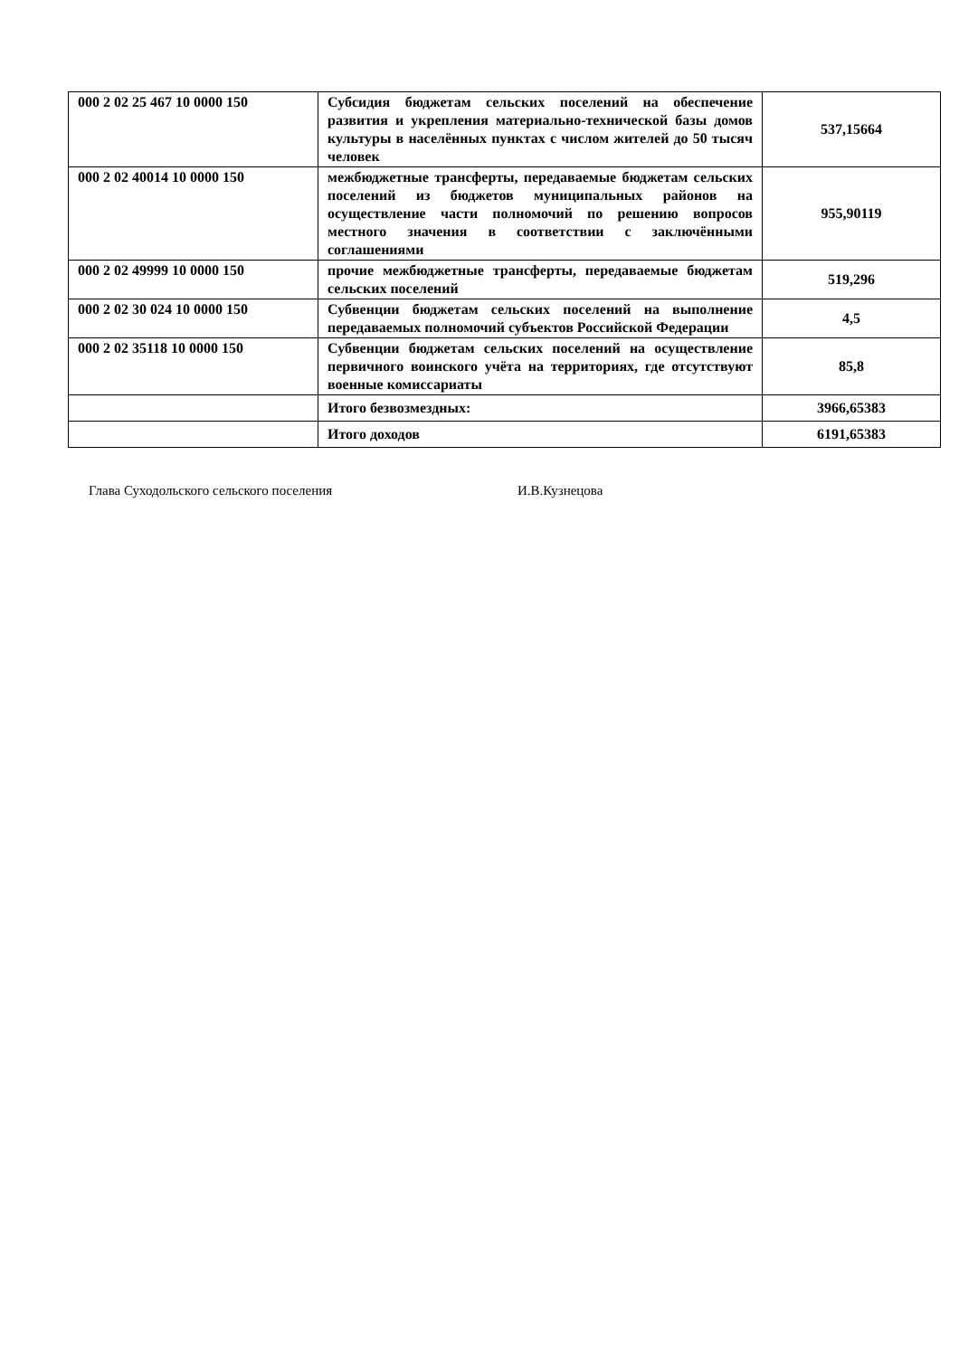| 000 2 02 25 467 10 0000 150 | Субсидия бюджетам сельских поселений на обеспечение развития и укрепления материально-технической базы домов культуры в населённых пунктах с числом жителей до 50 тысяч человек | 537,15664 |
| 000 2 02 40014 10 0000 150 | межбюджетные трансферты, передаваемые бюджетам сельских поселений из бюджетов муниципальных районов на осуществление части полномочий по решению вопросов местного значения в соответствии с заключёнными соглашениями | 955,90119 |
| 000 2 02 49999 10 0000 150 | прочие межбюджетные трансферты, передаваемые бюджетам сельских поселений | 519,296 |
| 000 2 02 30 024 10 0000 150 | Субвенции бюджетам сельских поселений на выполнение передаваемых полномочий субъектов Российской Федерации | 4,5 |
| 000 2 02 35118 10 0000 150 | Субвенции бюджетам сельских поселений на осуществление первичного воинского учёта на территориях, где отсутствуют военные комиссариаты | 85,8 |
| | Итого безвозмездных: | 3966,65383 |
| | Итого доходов | 6191,65383 |
Глава Суходольского сельского поселения И.В.Кузнецова